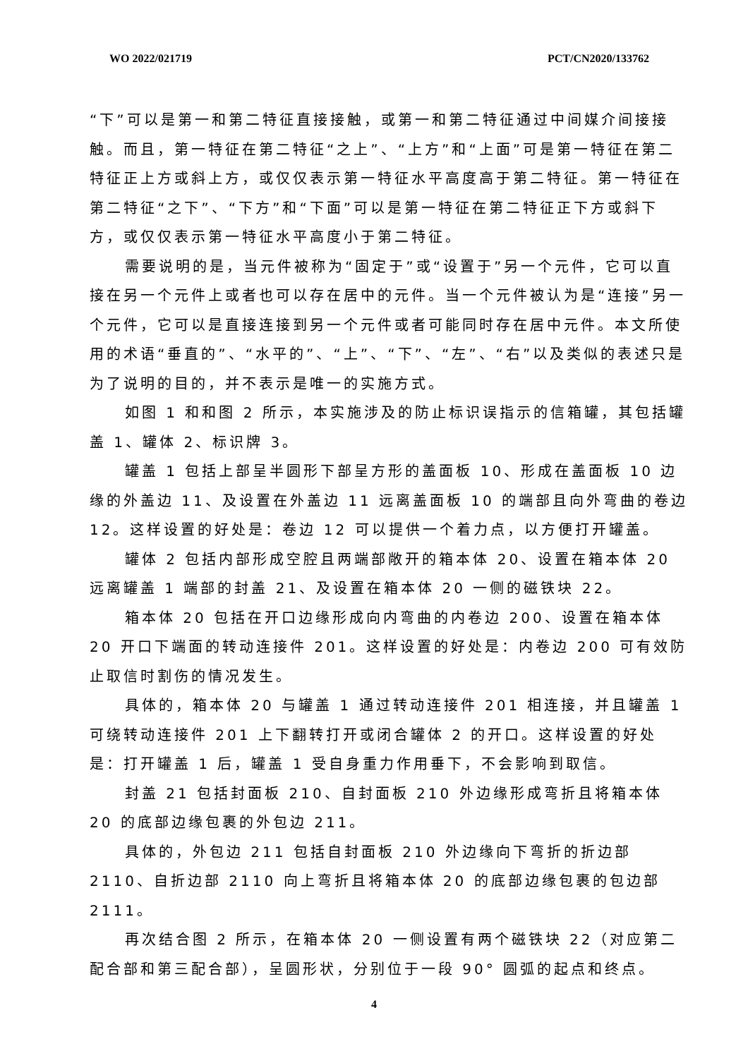WO 2022/021719 PCT/CN2020/133762
“下”可以是第一和第二特征直接接触，或第一和第二特征通过中间媒介间接接触。而且，第一特征在第二特征“之上”、“上方”和“上面”可是第一特征在第二特征正上方或斜上方，或仅仅表示第一特征水平高度高于第二特征。第一特征在第二特征“之下”、“下方”和“下面”可以是第一特征在第二特征正下方或斜下方，或仅仅表示第一特征水平高度小于第二特征。
需要说明的是，当元件被称为“固定于”或“设置于”另一个元件，它可以直接在另一个元件上或者也可以存在居中的元件。当一个元件被认为是“连接”另一个元件，它可以是直接连接到另一个元件或者可能同时存在居中元件。本文所使用的术语“垂直的”、“水平的”、“上”、“下”、“左”、“右”以及类似的表述只是为了说明的目的，并不表示是唯一的实施方式。
如图 1 和和图 2 所示，本实施涉及的防止标识误指示的信箱罐，其包括罐盖 1、罐体 2、标识牌 3。
罐盖 1 包括上部呈半圆形下部呈方形的盖面板 10、形成在盖面板 10 边缘的外盖边 11、及设置在外盖边 11 远离盖面板 10 的端部且向外弯曲的卷边 12。这样设置的好处是：卷边 12 可以提供一个着力点，以方便打开罐盖。
罐体 2 包括内部形成空腔且两端部敞开的箱本体 20、设置在箱本体 20 远离罐盖 1 端部的封盖 21、及设置在箱本体 20 一侧的磁铁块 22。
箱本体 20 包括在开口边缘形成向内弯曲的内卷边 200、设置在箱本体 20 开口下端面的转动连接件 201。这样设置的好处是：内卷边 200 可有效防止取信时割伤的情况发生。
具体的，箱本体 20 与罐盖 1 通过转动连接件 201 相连接，并且罐盖 1 可绕转动连接件 201 上下翻转打开或闭合罐体 2 的开口。这样设置的好处是：打开罐盖 1 后，罐盖 1 受自身重力作用垂下，不会影响到取信。
封盖 21 包括封面板 210、自封面板 210 外边缘形成弯折且将箱本体 20 的底部边缘包裹的外包边 211。
具体的，外包边 211 包括自封面板 210 外边缘向下弯折的折边部 2110、自折边部 2110 向上弯折且将箱本体 20 的底部边缘包裹的包边部 2111。
再次结合图 2 所示，在箱本体 20 一侧设置有两个磁铁块 22（对应第二配合部和第三配合部），呈圆形状，分别位于一段 90° 圆弧的起点和终点。
4